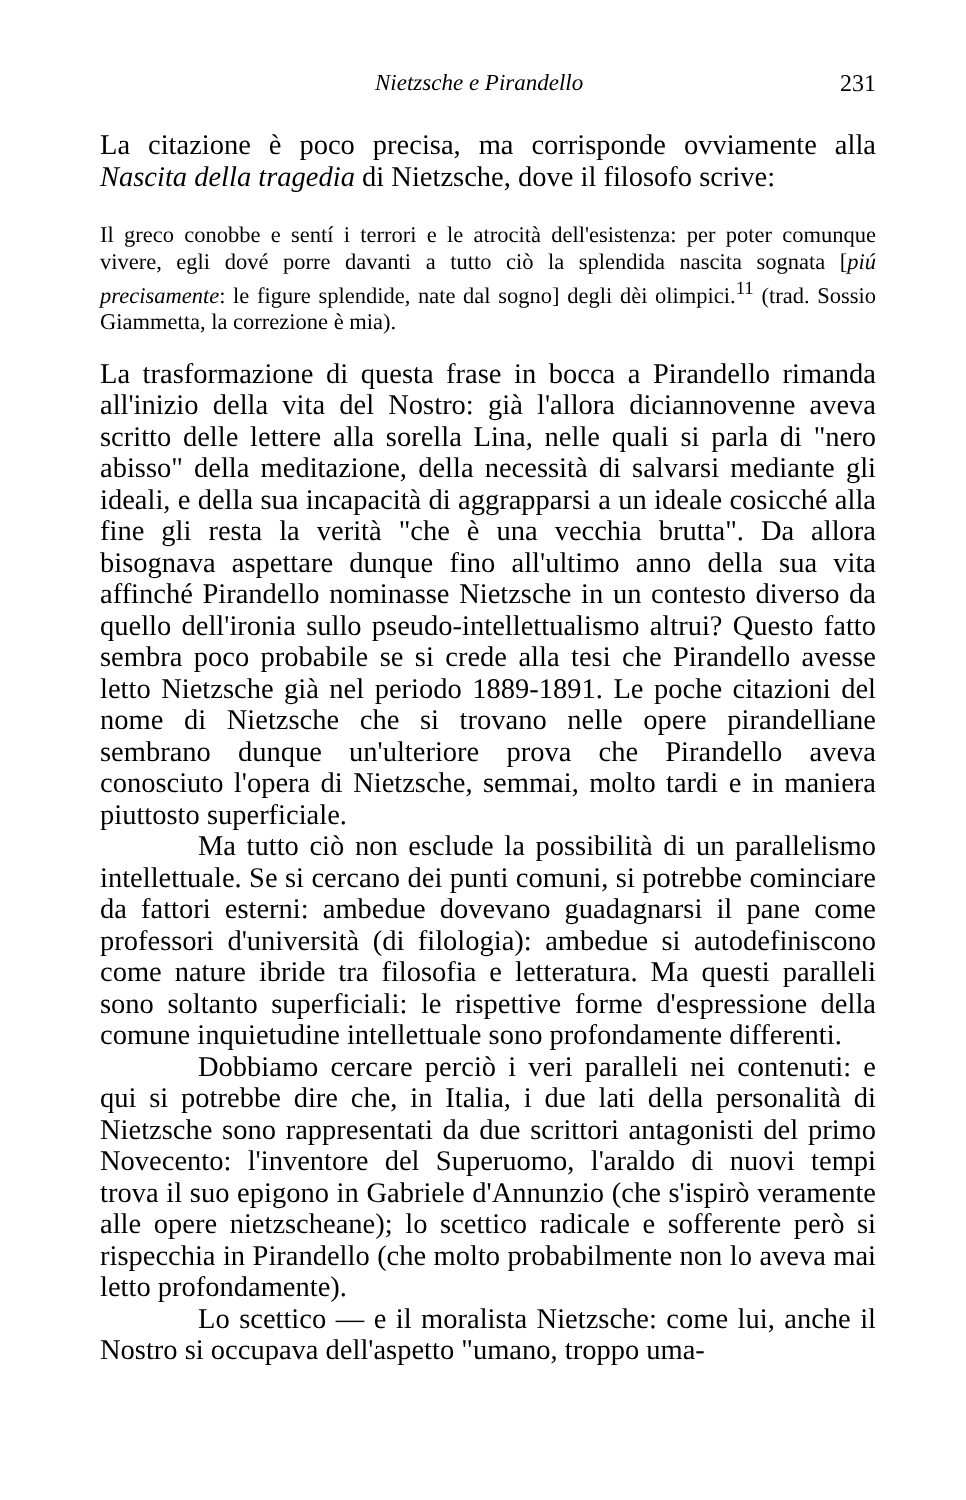Nietzsche e Pirandello 231
La citazione è poco precisa, ma corrisponde ovviamente alla Nascita della tragedia di Nietzsche, dove il filosofo scrive:
Il greco conobbe e sentí i terrori e le atrocità dell'esistenza: per poter comunque vivere, egli dové porre davanti a tutto ciò la splendida nascita sognata [piú precisamente: le figure splendide, nate dal sogno] degli dèi olimpici.<sup>11</sup> (trad. Sossio Giammetta, la correzione è mia).
La trasformazione di questa frase in bocca a Pirandello rimanda all'inizio della vita del Nostro: già l'allora diciannovenne aveva scritto delle lettere alla sorella Lina, nelle quali si parla di "nero abisso" della meditazione, della necessità di salvarsi mediante gli ideali, e della sua incapacità di aggrapparsi a un ideale cosicché alla fine gli resta la verità "che è una vecchia brutta". Da allora bisognava aspettare dunque fino all'ultimo anno della sua vita affinché Pirandello nominasse Nietzsche in un contesto diverso da quello dell'ironia sullo pseudo-intellettualismo altrui? Questo fatto sembra poco probabile se si crede alla tesi che Pirandello avesse letto Nietzsche già nel periodo 1889-1891. Le poche citazioni del nome di Nietzsche che si trovano nelle opere pirandelliane sembrano dunque un'ulteriore prova che Pirandello aveva conosciuto l'opera di Nietzsche, semmai, molto tardi e in maniera piuttosto superficiale.
Ma tutto ciò non esclude la possibilità di un parallelismo intellettuale. Se si cercano dei punti comuni, si potrebbe cominciare da fattori esterni: ambedue dovevano guadagnarsi il pane come professori d'università (di filologia): ambedue si autodefiniscono come nature ibride tra filosofia e letteratura. Ma questi paralleli sono soltanto superficiali: le rispettive forme d'espressione della comune inquietudine intellettuale sono profondamente differenti.
Dobbiamo cercare perciò i veri paralleli nei contenuti: e qui si potrebbe dire che, in Italia, i due lati della personalità di Nietzsche sono rappresentati da due scrittori antagonisti del primo Novecento: l'inventore del Superuomo, l'araldo di nuovi tempi trova il suo epigono in Gabriele d'Annunzio (che s'ispirò veramente alle opere nietzscheane); lo scettico radicale e sofferente però si rispecchia in Pirandello (che molto probabilmente non lo aveva mai letto profondamente).
Lo scettico — e il moralista Nietzsche: come lui, anche il Nostro si occupava dell'aspetto "umano, troppo uma-